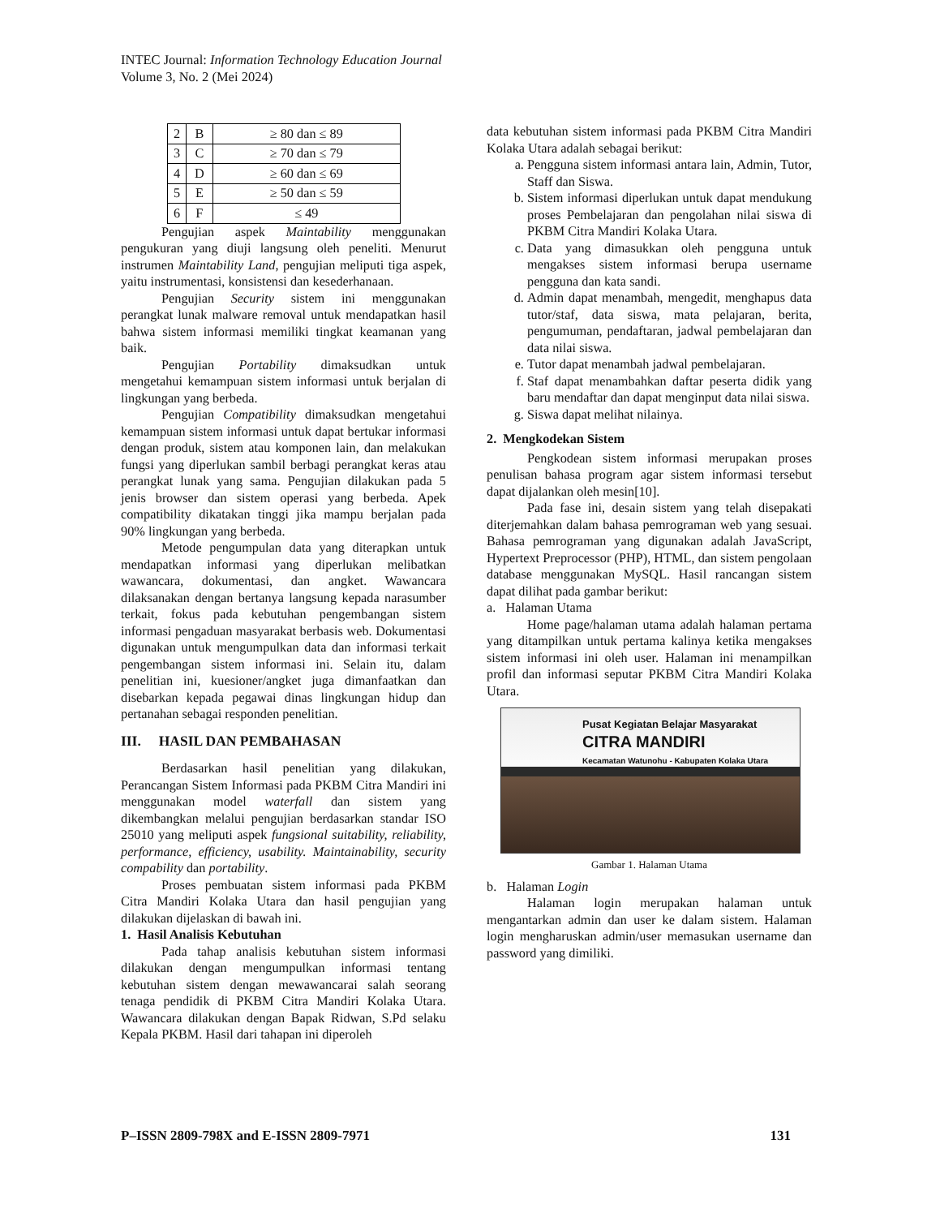INTEC Journal: Information Technology Education Journal
Volume 3, No. 2 (Mei 2024)
| 2 | B | ≥ 80 dan ≤ 89 |
| 3 | C | ≥ 70 dan ≤ 79 |
| 4 | D | ≥ 60 dan ≤ 69 |
| 5 | E | ≥ 50 dan ≤ 59 |
| 6 | F | ≤ 49 |
Pengujian aspek Maintability menggunakan pengukuran yang diuji langsung oleh peneliti. Menurut instrumen Maintability Land, pengujian meliputi tiga aspek, yaitu instrumentasi, konsistensi dan kesederhanaan.
Pengujian Security sistem ini menggunakan perangkat lunak malware removal untuk mendapatkan hasil bahwa sistem informasi memiliki tingkat keamanan yang baik.
Pengujian Portability dimaksudkan untuk mengetahui kemampuan sistem informasi untuk berjalan di lingkungan yang berbeda.
Pengujian Compatibility dimaksudkan mengetahui kemampuan sistem informasi untuk dapat bertukar informasi dengan produk, sistem atau komponen lain, dan melakukan fungsi yang diperlukan sambil berbagi perangkat keras atau perangkat lunak yang sama. Pengujian dilakukan pada 5 jenis browser dan sistem operasi yang berbeda. Apek compatibility dikatakan tinggi jika mampu berjalan pada 90% lingkungan yang berbeda.
Metode pengumpulan data yang diterapkan untuk mendapatkan informasi yang diperlukan melibatkan wawancara, dokumentasi, dan angket. Wawancara dilaksanakan dengan bertanya langsung kepada narasumber terkait, fokus pada kebutuhan pengembangan sistem informasi pengaduan masyarakat berbasis web. Dokumentasi digunakan untuk mengumpulkan data dan informasi terkait pengembangan sistem informasi ini. Selain itu, dalam penelitian ini, kuesioner/angket juga dimanfaatkan dan disebarkan kepada pegawai dinas lingkungan hidup dan pertanahan sebagai responden penelitian.
III. HASIL DAN PEMBAHASAN
Berdasarkan hasil penelitian yang dilakukan, Perancangan Sistem Informasi pada PKBM Citra Mandiri ini menggunakan model waterfall dan sistem yang dikembangkan melalui pengujian berdasarkan standar ISO 25010 yang meliputi aspek fungsional suitability, reliability, performance, efficiency, usability. Maintainability, security compability dan portability.
Proses pembuatan sistem informasi pada PKBM Citra Mandiri Kolaka Utara dan hasil pengujian yang dilakukan dijelaskan di bawah ini.
1. Hasil Analisis Kebutuhan
Pada tahap analisis kebutuhan sistem informasi dilakukan dengan mengumpulkan informasi tentang kebutuhan sistem dengan mewawancarai salah seorang tenaga pendidik di PKBM Citra Mandiri Kolaka Utara. Wawancara dilakukan dengan Bapak Ridwan, S.Pd selaku Kepala PKBM. Hasil dari tahapan ini diperoleh
data kebutuhan sistem informasi pada PKBM Citra Mandiri Kolaka Utara adalah sebagai berikut:
a. Pengguna sistem informasi antara lain, Admin, Tutor, Staff dan Siswa.
b. Sistem informasi diperlukan untuk dapat mendukung proses Pembelajaran dan pengolahan nilai siswa di PKBM Citra Mandiri Kolaka Utara.
c. Data yang dimasukkan oleh pengguna untuk mengakses sistem informasi berupa username pengguna dan kata sandi.
d. Admin dapat menambah, mengedit, menghapus data tutor/staf, data siswa, mata pelajaran, berita, pengumuman, pendaftaran, jadwal pembelajaran dan data nilai siswa.
e. Tutor dapat menambah jadwal pembelajaran.
f. Staf dapat menambahkan daftar peserta didik yang baru mendaftar dan dapat menginput data nilai siswa.
g. Siswa dapat melihat nilainya.
2. Mengkodekan Sistem
Pengkodean sistem informasi merupakan proses penulisan bahasa program agar sistem informasi tersebut dapat dijalankan oleh mesin[10].
Pada fase ini, desain sistem yang telah disepakati diterjemahkan dalam bahasa pemrograman web yang sesuai. Bahasa pemrograman yang digunakan adalah JavaScript, Hypertext Preprocessor (PHP), HTML, dan sistem pengolaan database menggunakan MySQL. Hasil rancangan sistem dapat dilihat pada gambar berikut:
a. Halaman Utama
Home page/halaman utama adalah halaman pertama yang ditampilkan untuk pertama kalinya ketika mengakses sistem informasi ini oleh user. Halaman ini menampilkan profil dan informasi seputar PKBM Citra Mandiri Kolaka Utara.
Pusat Kegiatan Belajar Masyarakat
CITRA MANDIRI
Kecamatan Watunohu - Kabupaten Kolaka Utara
Gambar 1. Halaman Utama
b. Halaman Login
Halaman login merupakan halaman untuk mengantarkan admin dan user ke dalam sistem. Halaman login mengharuskan admin/user memasukan username dan password yang dimiliki.
P–ISSN 2809-798X and E-ISSN 2809-7971 131